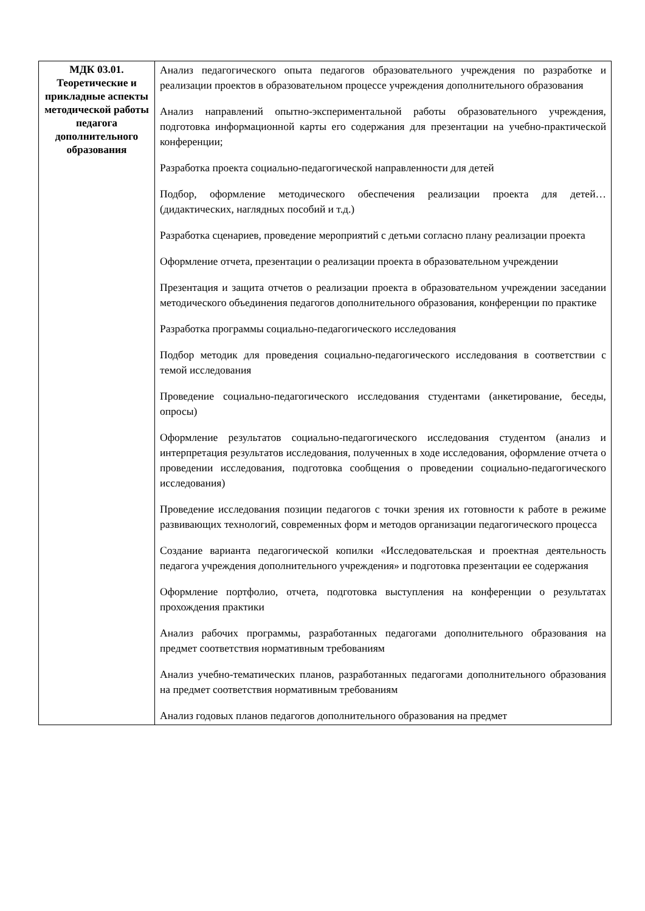| МДК 03.01. Теоретические и прикладные аспекты методической работы педагога дополнительного образования | Анализ педагогического опыта педагогов образовательного учреждения по разработке и реализации проектов в образовательном процессе учреждения дополнительного образования Анализ направлений опытно-экспериментальной работы образовательного учреждения, подготовка информационной карты его содержания для презентации на учебно-практической конференции; Разработка проекта социально-педагогической направленности для детей Подбор, оформление методического обеспечения реализации проекта для детей… (дидактических, наглядных пособий и т.д.) Разработка сценариев, проведение мероприятий с детьми согласно плану реализации проекта Оформление отчета, презентации о реализации проекта в образовательном учреждении Презентация и защита отчетов о реализации проекта в образовательном учреждении заседании методического объединения педагогов дополнительного образования, конференции по практике Разработка программы социально-педагогического исследования Подбор методик для проведения социально-педагогического исследования в соответствии с темой исследования Проведение социально-педагогического исследования студентами (анкетирование, беседы, опросы) Оформление результатов социально-педагогического исследования студентом (анализ и интерпретация результатов исследования, полученных в ходе исследования, оформление отчета о проведении исследования, подготовка сообщения о проведении социально-педагогического исследования) Проведение исследования позиции педагогов с точки зрения их готовности к работе в режиме развивающих технологий, современных форм и методов организации педагогического процесса Создание варианта педагогической копилки «Исследовательская и проектная деятельность педагога учреждения дополнительного учреждения» и подготовка презентации ее содержания Оформление портфолио, отчета, подготовка выступления на конференции о результатах прохождения практики Анализ рабочих программы, разработанных педагогами дополнительного образования на предмет соответствия нормативным требованиям Анализ учебно-тематических планов, разработанных педагогами дополнительного образования на предмет соответствия нормативным требованиям Анализ годовых планов педагогов дополнительного образования на предмет |